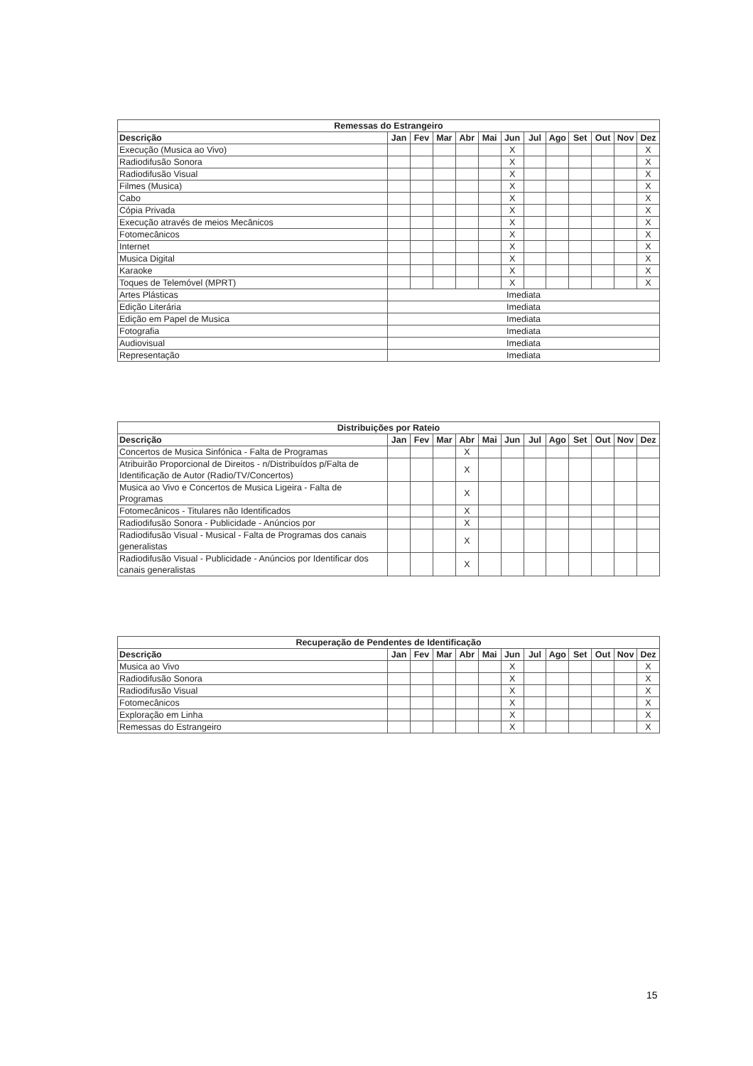| Remessas do Estrangeiro | | | | | | | | | | | | |
| --- | --- | --- | --- | --- | --- | --- | --- | --- | --- | --- | --- | --- |
| Descrição | Jan | Fev | Mar | Abr | Mai | Jun | Jul | Ago | Set | Out | Nov | Dez |
| Execução (Musica ao Vivo) | | | | | | X | | | | | | X |
| Radiodifusão Sonora | | | | | | X | | | | | | X |
| Radiodifusão Visual | | | | | | X | | | | | | X |
| Filmes (Musica) | | | | | | X | | | | | | X |
| Cabo | | | | | | X | | | | | | X |
| Cópia Privada | | | | | | X | | | | | | X |
| Execução através de meios Mecânicos | | | | | | X | | | | | | X |
| Fotomecânicos | | | | | | X | | | | | | X |
| Internet | | | | | | X | | | | | | X |
| Musica Digital | | | | | | X | | | | | | X |
| Karaoke | | | | | | X | | | | | | X |
| Toques de Telemóvel (MPRT) | | | | | | X | | | | | | X |
| Artes Plásticas | Imediata | | | | | | | | | | | |
| Edição Literária | Imediata | | | | | | | | | | | |
| Edição em Papel de Musica | Imediata | | | | | | | | | | | |
| Fotografia | Imediata | | | | | | | | | | | |
| Audiovisual | Imediata | | | | | | | | | | | |
| Representação | Imediata | | | | | | | | | | | |
| Distribuições por Rateio | | | | | | | | | | | | |
| --- | --- | --- | --- | --- | --- | --- | --- | --- | --- | --- | --- | --- |
| Descrição | Jan | Fev | Mar | Abr | Mai | Jun | Jul | Ago | Set | Out | Nov | Dez |
| Concertos de Musica Sinfónica - Falta de Programas | | | | X | | | | | | | | |
| Atribuirão Proporcional de Direitos - n/Distribuídos p/Falta de Identificação de Autor (Radio/TV/Concertos) | | | | X | | | | | | | | |
| Musica ao Vivo e Concertos de Musica Ligeira - Falta de Programas | | | | X | | | | | | | | |
| Fotomecânicos - Titulares não Identificados | | | | X | | | | | | | | |
| Radiodifusão Sonora - Publicidade - Anúncios por | | | | X | | | | | | | | |
| Radiodifusão Visual - Musical - Falta de Programas dos canais generalistas | | | | X | | | | | | | | |
| Radiodifusão Visual - Publicidade - Anúncios por Identificar dos canais generalistas | | | | X | | | | | | | | |
| Recuperação de Pendentes de Identificação | | | | | | | | | | | | |
| --- | --- | --- | --- | --- | --- | --- | --- | --- | --- | --- | --- | --- |
| Descrição | Jan | Fev | Mar | Abr | Mai | Jun | Jul | Ago | Set | Out | Nov | Dez |
| Musica ao Vivo | | | | | | X | | | | | | X |
| Radiodifusão Sonora | | | | | | X | | | | | | X |
| Radiodifusão Visual | | | | | | X | | | | | | X |
| Fotomecânicos | | | | | | X | | | | | | X |
| Exploração em Linha | | | | | | X | | | | | | X |
| Remessas do Estrangeiro | | | | | | X | | | | | | X |
15